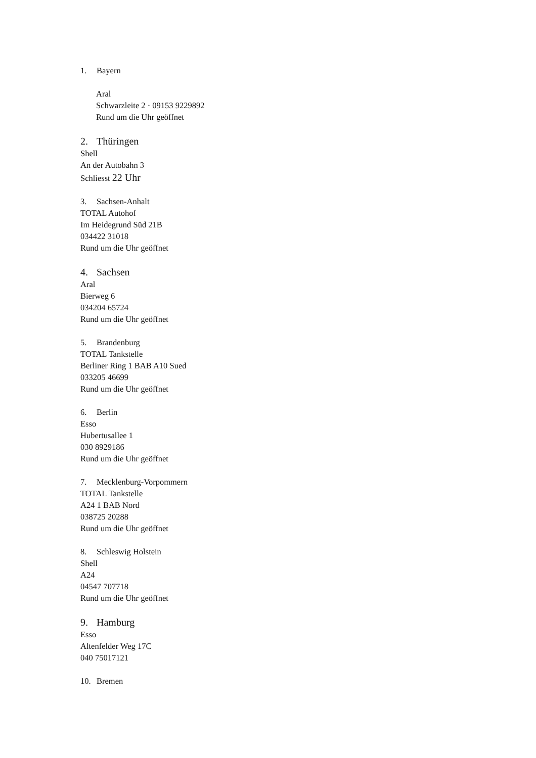1. Bayern
Aral
Schwarzleite 2 · 09153 9229892
Rund um die Uhr geöffnet
2. Thüringen
Shell
An der Autobahn 3
Schliesst 22 Uhr
3. Sachsen-Anhalt
TOTAL Autohof
Im Heidegrund Süd 21B
034422 31018
Rund um die Uhr geöffnet
4. Sachsen
Aral
Bierweg 6
034204 65724
Rund um die Uhr geöffnet
5. Brandenburg
TOTAL Tankstelle
Berliner Ring 1 BAB A10 Sued
033205 46699
Rund um die Uhr geöffnet
6. Berlin
Esso
Hubertusallee 1
030 8929186
Rund um die Uhr geöffnet
7. Mecklenburg-Vorpommern
TOTAL Tankstelle
A24 1 BAB Nord
038725 20288
Rund um die Uhr geöffnet
8. Schleswig Holstein
Shell
A24
04547 707718
Rund um die Uhr geöffnet
9. Hamburg
Esso
Altenfelder Weg 17C
040 75017121
10. Bremen